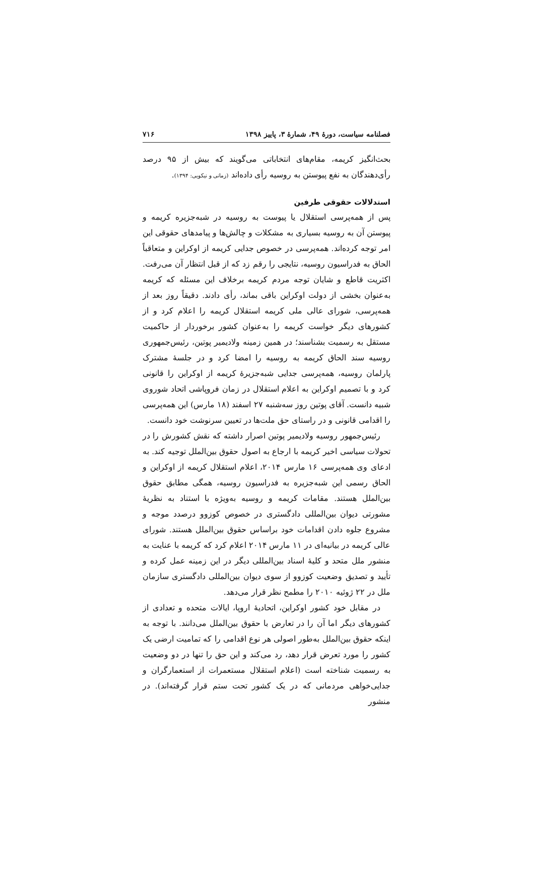فصلنامه سیاست، دورهٔ ۴۹، شمارهٔ ۳، پاییز ۱۳۹۸ ۷۱۶
بحث‌انگیز کریمه، مقام‌های انتخاباتی می‌گویند که بیش از ۹۵ درصد رأی‌دهندگان به نفع پیوستن به روسیه رأی داده‌اند (زمانی و نیکویی: ۱۳۹۴).
استدلالات حقوقی طرفین
پس از همه‌پرسی استقلال یا پیوست به روسیه در شبه‌جزیره کریمه و پیوستن آن به روسیه بسیاری به مشکلات و چالش‌ها و پیامدهای حقوقی این امر توجه کرده‌اند. همه‌پرسی در خصوص جدایی کریمه از اوکراین و متعاقباً الحاق به فدراسیون روسیه، نتایجی را رقم زد که از قبل انتظار آن می‌رفت. اکثریت قاطع و شایان توجه مردم کریمه برخلاف این مسئله که کریمه به‌عنوان بخشی از دولت اوکراین باقی بماند، رأی دادند. دقیقاً روز بعد از همه‌پرسی، شورای عالی ملی کریمه استقلال کریمه را اعلام کرد و از کشورهای دیگر خواست کریمه را به‌عنوان کشور برخوردار از حاکمیت مستقل به رسمیت بشناسند؛ در همین زمینه ولادیمیر پوتین، رئیس‌جمهوری روسیه سند الحاق کریمه به روسیه را امضا کرد و در جلسهٔ مشترک پارلمان روسیه، همه‌پرسی جدایی شبه‌جزیرهٔ کریمه از اوکراین را قانونی کرد و با تصمیم اوکراین به اعلام استقلال در زمان فروپاشی اتحاد شوروی شبیه دانست. آقای پوتین روز سه‌شنبه ۲۷ اسفند (۱۸ مارس) این همه‌پرسی را اقدامی قانونی و در راستای حق ملت‌ها در تعیین سرنوشت خود دانست.
رئیس‌جمهور روسیه ولادیمیر پوتین اصرار داشته که نقش کشورش را در تحولات سیاسی اخیر کریمه با ارجاع به اصول حقوق بین‌الملل توجیه کند. به ادعای وی همه‌پرسی ۱۶ مارس ۲۰۱۴، اعلام استقلال کریمه از اوکراین و الحاق رسمی این شبه‌جزیره به فدراسیون روسیه، همگی مطابق حقوق بین‌الملل هستند. مقامات کریمه و روسیه به‌ویژه با استناد به نظریهٔ مشورتی دیوان بین‌المللی دادگستری در خصوص کوزوو درصدد موجه و مشروع جلوه دادن اقدامات خود براساس حقوق بین‌الملل هستند. شورای عالی کریمه در بیانیه‌ای در ۱۱ مارس ۲۰۱۴ اعلام کرد که کریمه با عنایت به منشور ملل متحد و کلیهٔ اسناد بین‌المللی دیگر در این زمینه عمل کرده و تأیید و تصدیق وضعیت کوزوو از سوی دیوان بین‌المللی دادگستری سازمان ملل در ۲۲ ژوئیه ۲۰۱۰ را مطمح نظر قرار می‌دهد.
در مقابل خود کشور اوکراین، اتحادیهٔ اروپا، ایالات متحده و تعدادی از کشورهای دیگر اما آن را در تعارض با حقوق بین‌الملل می‌دانند. با توجه به اینکه حقوق بین‌الملل به‌طور اصولی هر نوع اقدامی را که تمامیت ارضی یک کشور را مورد تعرض قرار دهد، رد می‌کند و این حق را تنها در دو وضعیت به رسمیت شناخته است (اعلام استقلال مستعمرات از استعمارگران و جدایی‌خواهی مردمانی که در یک کشور تحت ستم قرار گرفته‌اند). در منشور